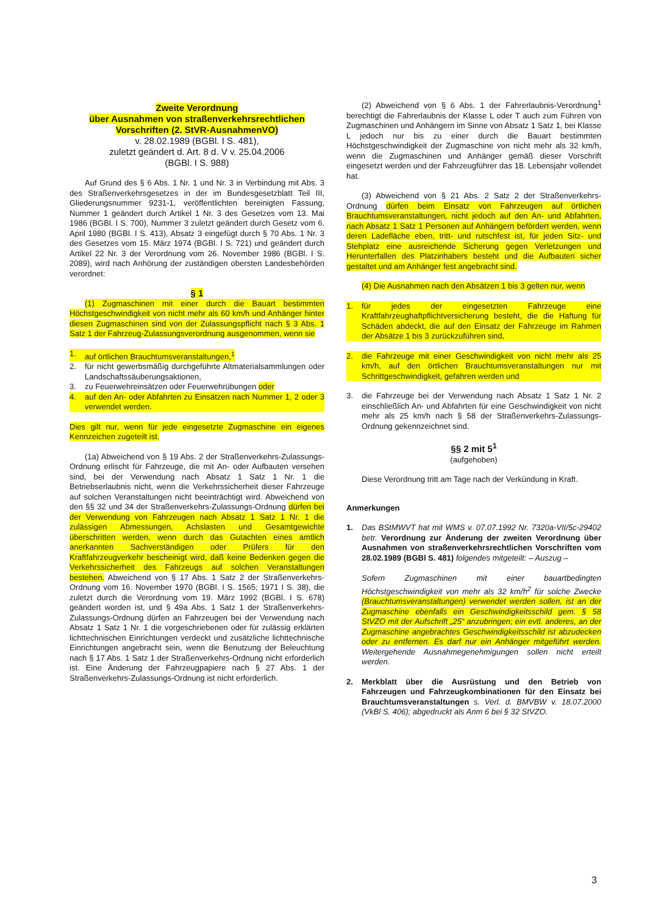Zweite Verordnung
über Ausnahmen von straßenverkehrsrechtlichen
Vorschriften (2. StVR-AusnahmenVO)
v. 28.02.1989 (BGBl. I S. 481),
zuletzt geändert d. Art. 8 d. V v. 25.04.2006
(BGBl. I S. 988)
Auf Grund des § 6 Abs. 1 Nr. 1 und Nr. 3 in Verbindung mit Abs. 3 des Straßenverkehrsgesetzes in der im Bundesgesetzblatt Teil III, Gliederungsnummer 9231-1, veröffentlichten bereinigten Fassung, Nummer 1 geändert durch Artikel 1 Nr. 3 des Gesetzes vom 13. Mai 1986 (BGBl. I S. 700), Nummer 3 zuletzt geändert durch Gesetz vom 6. April 1980 (BGBl. I S. 413), Absatz 3 eingefügt durch § 70 Abs. 1 Nr. 3 des Gesetzes vom 15. März 1974 (BGBl. I S. 721) und geändert durch Artikel 22 Nr. 3 der Verordnung vom 26. November 1986 (BGBl. I S. 2089), wird nach Anhörung der zuständigen obersten Landesbehörden verordnet:
§ 1
(1) Zugmaschinen mit einer durch die Bauart bestimmten Höchstgeschwindigkeit von nicht mehr als 60 km/h und Anhänger hinter diesen Zugmaschinen sind von der Zulassungspflicht nach § 3 Abs. 1 Satz 1 der Fahrzeug-Zulassungsverordnung ausgenommen, wenn sie
1. auf örtlichen Brauchtumsveranstaltungen,<sup>1</sup>
2. für nicht gewerbsmäßig durchgeführte Altmaterialsammlungen oder Landschaftssäuberungsaktionen,
3. zu Feuerwehreinsätzen oder Feuerwehrübungen oder
4. auf den An- oder Abfahrten zu Einsätzen nach Nummer 1, 2 oder 3 verwendet werden.
Dies gilt nur, wenn für jede eingesetzte Zugmaschine ein eigenes Kennzeichen zugeteilt ist.
(1a) Abweichend von § 19 Abs. 2 der Straßenverkehrs-Zulassungs-Ordnung erlischt für Fahrzeuge, die mit An- oder Aufbauten versehen sind, bei der Verwendung nach Absatz 1 Satz 1 Nr. 1 die Betriebserlaubnis nicht, wenn die Verkehrssicherheit dieser Fahrzeuge auf solchen Veranstaltungen nicht beeinträchtigt wird. Abweichend von den §§ 32 und 34 der Straßenverkehrs-Zulassungs-Ordnung dürfen bei der Verwendung von Fahrzeugen nach Absatz 1 Satz 1 Nr. 1 die zulässigen Abmessungen, Achslasten und Gesamtgewichte überschritten werden, wenn durch das Gutachten eines amtlich anerkannten Sachverständigen oder Prüfers für den Kraftfahrzeugverkehr bescheinigt wird, daß keine Bedenken gegen die Verkehrssicherheit des Fahrzeugs auf solchen Veranstaltungen bestehen. Abweichend von § 17 Abs. 1 Satz 2 der Straßenverkehrs-Ordnung vom 16. November 1970 (BGBl. I S. 1565; 1971 I S. 38), die zuletzt durch die Verordnung vom 19. März 1992 (BGBl. I S. 678) geändert worden ist, und § 49a Abs. 1 Satz 1 der Straßenverkehrs-Zulassungs-Ordnung dürfen an Fahrzeugen bei der Verwendung nach Absatz 1 Satz 1 Nr. 1 die vorgeschriebenen oder für zulässig erklärten lichttechnischen Einrichtungen verdeckt und zusätzliche lichttechnische Einrichtungen angebracht sein, wenn die Benutzung der Beleuchtung nach § 17 Abs. 1 Satz 1 der Straßenverkehrs-Ordnung nicht erforderlich ist. Eine Änderung der Fahrzeugpapiere nach § 27 Abs. 1 der Straßenverkehrs-Zulassungs-Ordnung ist nicht erforderlich.
(2) Abweichend von § 6 Abs. 1 der Fahrerlaubnis-Verordnung<sup>1</sup> berechtigt die Fahrerlaubnis der Klasse L oder T auch zum Führen von Zugmaschinen und Anhängern im Sinne von Absatz 1 Satz 1, bei Klasse L jedoch nur bis zu einer durch die Bauart bestimmten Höchstgeschwindigkeit der Zugmaschine von nicht mehr als 32 km/h, wenn die Zugmaschinen und Anhänger gemäß dieser Vorschrift eingesetzt werden und der Fahrzeugführer das 18. Lebensjahr vollendet hat.
(3) Abweichend von § 21 Abs. 2 Satz 2 der Straßenverkehrs-Ordnung dürfen beim Einsatz von Fahrzeugen auf örtlichen Brauchtumsveranstaltungen, nicht jedoch auf den An- und Abfahrten, nach Absatz 1 Satz 1 Personen auf Anhängern befördert werden, wenn deren Ladefläche eben, tritt- und rutschfest ist, für jeden Sitz- und Stehplatz eine ausreichende Sicherung gegen Verletzungen und Herunterfallen des Platzinhabers besteht und die Aufbauten sicher gestaltet und am Anhänger fest angebracht sind.
(4) Die Ausnahmen nach den Absätzen 1 bis 3 gelten nur, wenn
1. für jedes der eingesetzten Fahrzeuge eine Kraftfahrzeughaftpflichtversicherung besteht, die die Haftung für Schäden abdeckt, die auf den Einsatz der Fahrzeuge im Rahmen der Absätze 1 bis 3 zurückzuführen sind,
2. die Fahrzeuge mit einer Geschwindigkeit von nicht mehr als 25 km/h, auf den örtlichen Brauchtumsveranstaltungen nur mit Schrittgeschwindigkeit, gefahren werden und
3. die Fahrzeuge bei der Verwendung nach Absatz 1 Satz 1 Nr. 2 einschließlich An- und Abfahrten für eine Geschwindigkeit von nicht mehr als 25 km/h nach § 58 der Straßenverkehrs-Zulassungs-Ordnung gekennzeichnet sind.
§§ 2 mit 5<sup>1</sup>
(aufgehoben)
Diese Verordnung tritt am Tage nach der Verkündung in Kraft.
Anmerkungen
1. Das BStMWVT hat mit WMS v. 07.07.1992 Nr. 7320a-VII/5c-29402 betr. Verordnung zur Änderung der zweiten Verordnung über Ausnahmen von straßenverkehrsrechtlichen Vorschriften vom 28.02.1989 (BGBl S. 481) folgendes mitgeteilt: – Auszug –
Sofern Zugmaschinen mit einer bauartbedingten Höchstgeschwindigkeit von mehr als 32 km/h<sup>2</sup> für solche Zwecke (Brauchtumsveranstaltungen) verwendet werden sollen, ist an der Zugmaschine ebenfalls ein Geschwindigkeitsschild gem. § 58 StVZO mit der Aufschrift „25“ anzubringen; ein evtl. anderes, an der Zugmaschine angebrachtes Geschwindigkeitsschild ist abzudecken oder zu entfernen. Es darf nur ein Anhänger mitgeführt werden. Weitergehende Ausnahmegenehmigungen sollen nicht erteilt werden.
2. Merkblatt über die Ausrüstung und den Betrieb von Fahrzeugen und Fahrzeugkombinationen für den Einsatz bei Brauchtumsveranstaltungen s. Verl. d. BMVBW v. 18.07.2000 (VkBl S. 406); abgedruckt als Anm 6 bei § 32 StVZO.
3